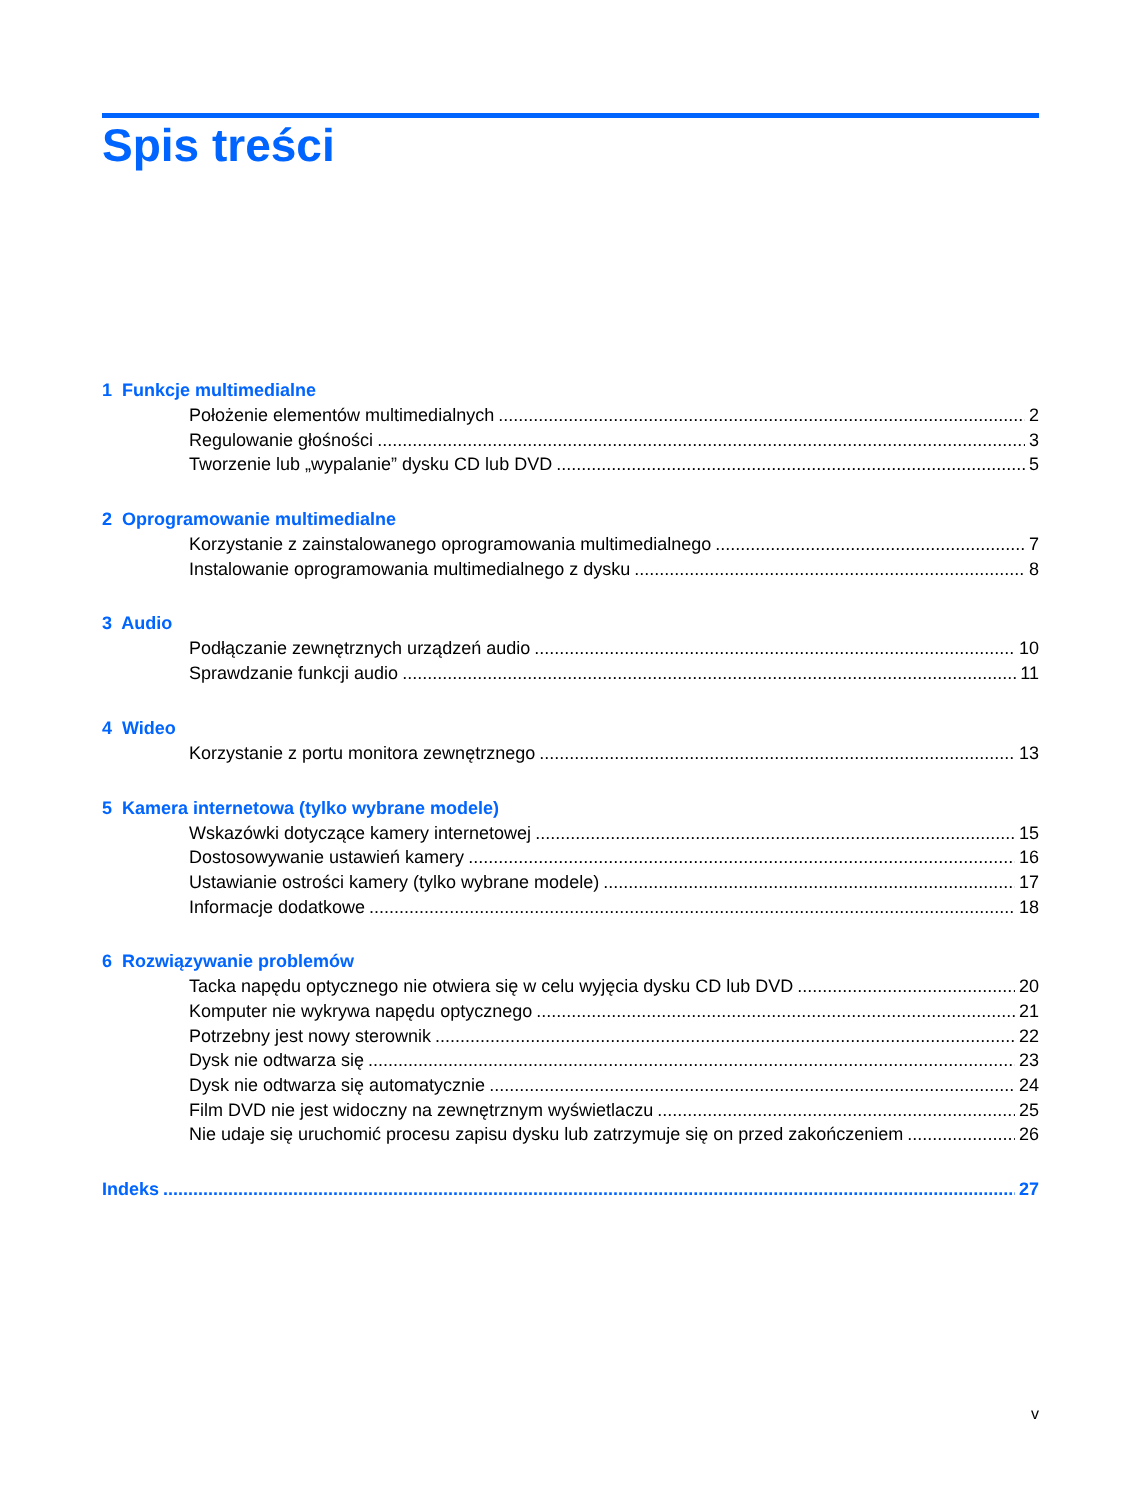Spis treści
1 Funkcje multimedialne
Położenie elementów multimedialnych 2
Regulowanie głośności 3
Tworzenie lub „wypalanie” dysku CD lub DVD 5
2 Oprogramowanie multimedialne
Korzystanie z zainstalowanego oprogramowania multimedialnego 7
Instalowanie oprogramowania multimedialnego z dysku 8
3 Audio
Podłączanie zewnętrznych urządzeń audio 10
Sprawdzanie funkcji audio 11
4 Wideo
Korzystanie z portu monitora zewnętrznego 13
5 Kamera internetowa (tylko wybrane modele)
Wskazówki dotyczące kamery internetowej 15
Dostosowywanie ustawień kamery 16
Ustawianie ostrości kamery (tylko wybrane modele) 17
Informacje dodatkowe 18
6 Rozwiązywanie problemów
Tacka napędu optycznego nie otwiera się w celu wyjęcia dysku CD lub DVD 20
Komputer nie wykrywa napędu optycznego 21
Potrzebny jest nowy sterownik 22
Dysk nie odtwarza się 23
Dysk nie odtwarza się automatycznie 24
Film DVD nie jest widoczny na zewnętrznym wyświetlaczu 25
Nie udaje się uruchomić procesu zapisu dysku lub zatrzymuje się on przed zakończeniem 26
Indeks 27
v